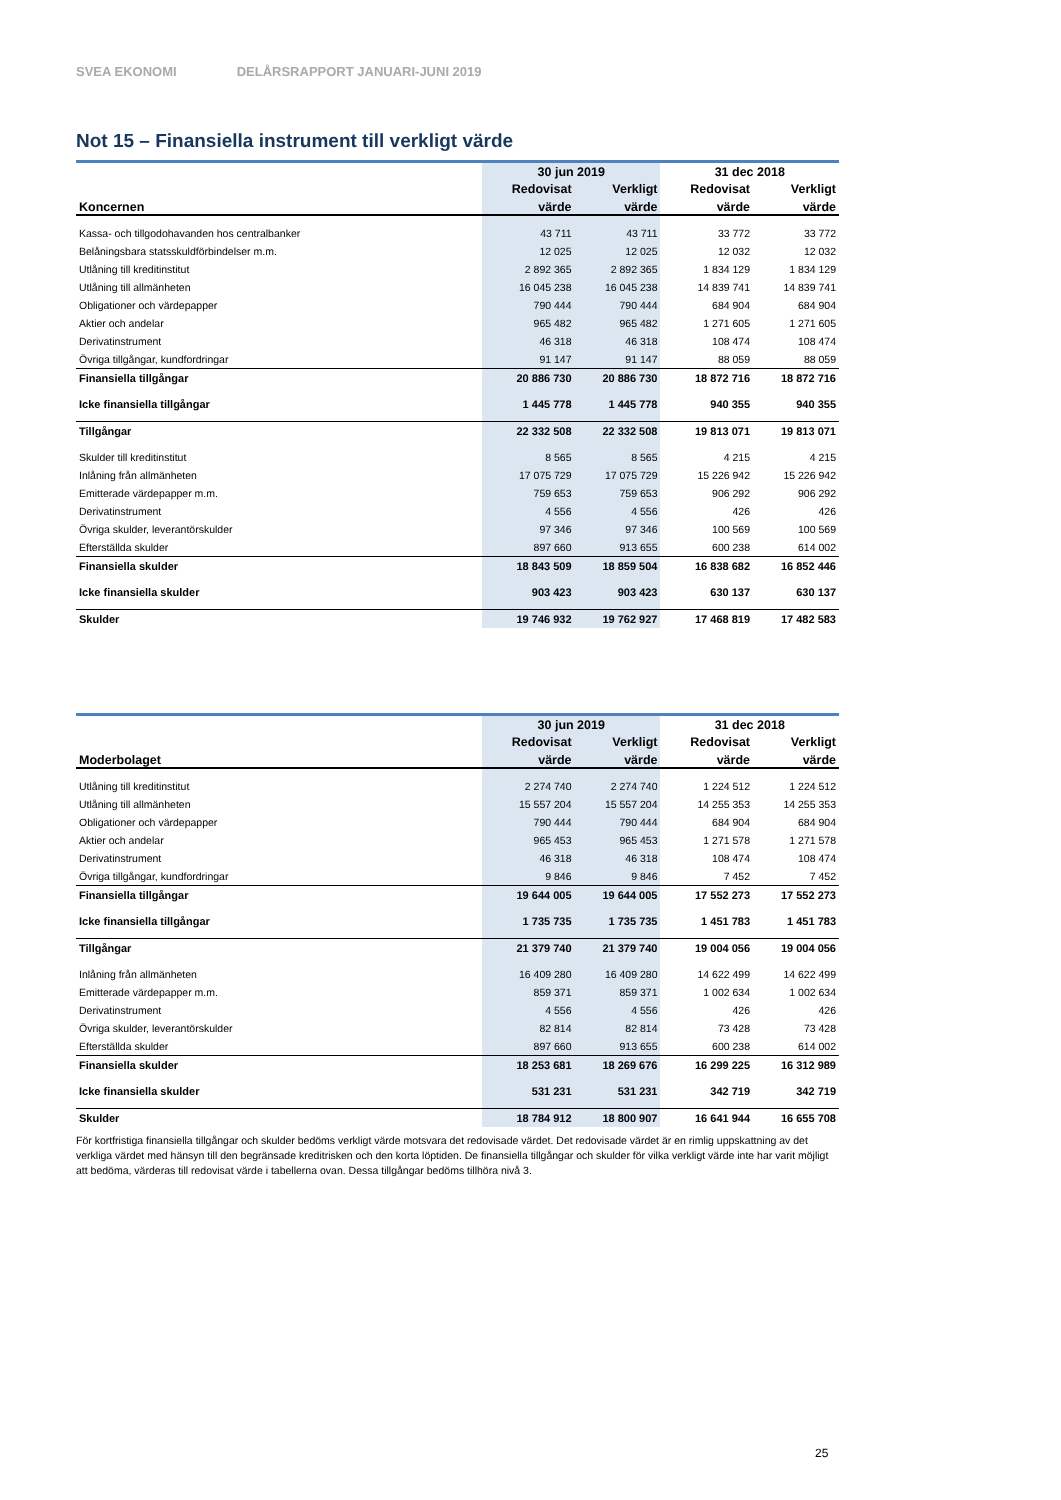SVEA EKONOMI DELÅRSRAPPORT JANUARI-JUNI 2019
Not 15 – Finansiella instrument till verkligt värde
| | 30 jun 2019 | | 31 dec 2018 | |
| --- | --- | --- | --- | --- |
| | Redovisat | Verkligt | Redovisat | Verkligt |
| Koncernen | värde | värde | värde | värde |
| Kassa- och tillgodohavanden hos centralbanker | 43 711 | 43 711 | 33 772 | 33 772 |
| Belåningsbara statsskuldförbindelser m.m. | 12 025 | 12 025 | 12 032 | 12 032 |
| Utlåning till kreditinstitut | 2 892 365 | 2 892 365 | 1 834 129 | 1 834 129 |
| Utlåning till allmänheten | 16 045 238 | 16 045 238 | 14 839 741 | 14 839 741 |
| Obligationer och värdepapper | 790 444 | 790 444 | 684 904 | 684 904 |
| Aktier och andelar | 965 482 | 965 482 | 1 271 605 | 1 271 605 |
| Derivatinstrument | 46 318 | 46 318 | 108 474 | 108 474 |
| Övriga tillgångar, kundfordringar | 91 147 | 91 147 | 88 059 | 88 059 |
| Finansiella tillgångar | 20 886 730 | 20 886 730 | 18 872 716 | 18 872 716 |
| Icke finansiella tillgångar | 1 445 778 | 1 445 778 | 940 355 | 940 355 |
| Tillgångar | 22 332 508 | 22 332 508 | 19 813 071 | 19 813 071 |
| Skulder till kreditinstitut | 8 565 | 8 565 | 4 215 | 4 215 |
| Inlåning från allmänheten | 17 075 729 | 17 075 729 | 15 226 942 | 15 226 942 |
| Emitterade värdepapper m.m. | 759 653 | 759 653 | 906 292 | 906 292 |
| Derivatinstrument | 4 556 | 4 556 | 426 | 426 |
| Övriga skulder, leverantörskulder | 97 346 | 97 346 | 100 569 | 100 569 |
| Efterställda skulder | 897 660 | 913 655 | 600 238 | 614 002 |
| Finansiella skulder | 18 843 509 | 18 859 504 | 16 838 682 | 16 852 446 |
| Icke finansiella skulder | 903 423 | 903 423 | 630 137 | 630 137 |
| Skulder | 19 746 932 | 19 762 927 | 17 468 819 | 17 482 583 |
| | 30 jun 2019 | | 31 dec 2018 | |
| --- | --- | --- | --- | --- |
| | Redovisat | Verkligt | Redovisat | Verkligt |
| Moderbolaget | värde | värde | värde | värde |
| Utlåning till kreditinstitut | 2 274 740 | 2 274 740 | 1 224 512 | 1 224 512 |
| Utlåning till allmänheten | 15 557 204 | 15 557 204 | 14 255 353 | 14 255 353 |
| Obligationer och värdepapper | 790 444 | 790 444 | 684 904 | 684 904 |
| Aktier och andelar | 965 453 | 965 453 | 1 271 578 | 1 271 578 |
| Derivatinstrument | 46 318 | 46 318 | 108 474 | 108 474 |
| Övriga tillgångar, kundfordringar | 9 846 | 9 846 | 7 452 | 7 452 |
| Finansiella tillgångar | 19 644 005 | 19 644 005 | 17 552 273 | 17 552 273 |
| Icke finansiella tillgångar | 1 735 735 | 1 735 735 | 1 451 783 | 1 451 783 |
| Tillgångar | 21 379 740 | 21 379 740 | 19 004 056 | 19 004 056 |
| Inlåning från allmänheten | 16 409 280 | 16 409 280 | 14 622 499 | 14 622 499 |
| Emitterade värdepapper m.m. | 859 371 | 859 371 | 1 002 634 | 1 002 634 |
| Derivatinstrument | 4 556 | 4 556 | 426 | 426 |
| Övriga skulder, leverantörskulder | 82 814 | 82 814 | 73 428 | 73 428 |
| Efterställda skulder | 897 660 | 913 655 | 600 238 | 614 002 |
| Finansiella skulder | 18 253 681 | 18 269 676 | 16 299 225 | 16 312 989 |
| Icke finansiella skulder | 531 231 | 531 231 | 342 719 | 342 719 |
| Skulder | 18 784 912 | 18 800 907 | 16 641 944 | 16 655 708 |
För kortfristiga finansiella tillgångar och skulder bedöms verkligt värde motsvara det redovisade värdet. Det redovisade värdet är en rimlig uppskattning av det verkliga värdet med hänsyn till den begränsade kreditrisken och den korta löptiden. De finansiella tillgångar och skulder för vilka verkligt värde inte har varit möjligt att bedöma, värderas till redovisat värde i tabellerna ovan. Dessa tillgångar bedöms tillhöra nivå 3.
25